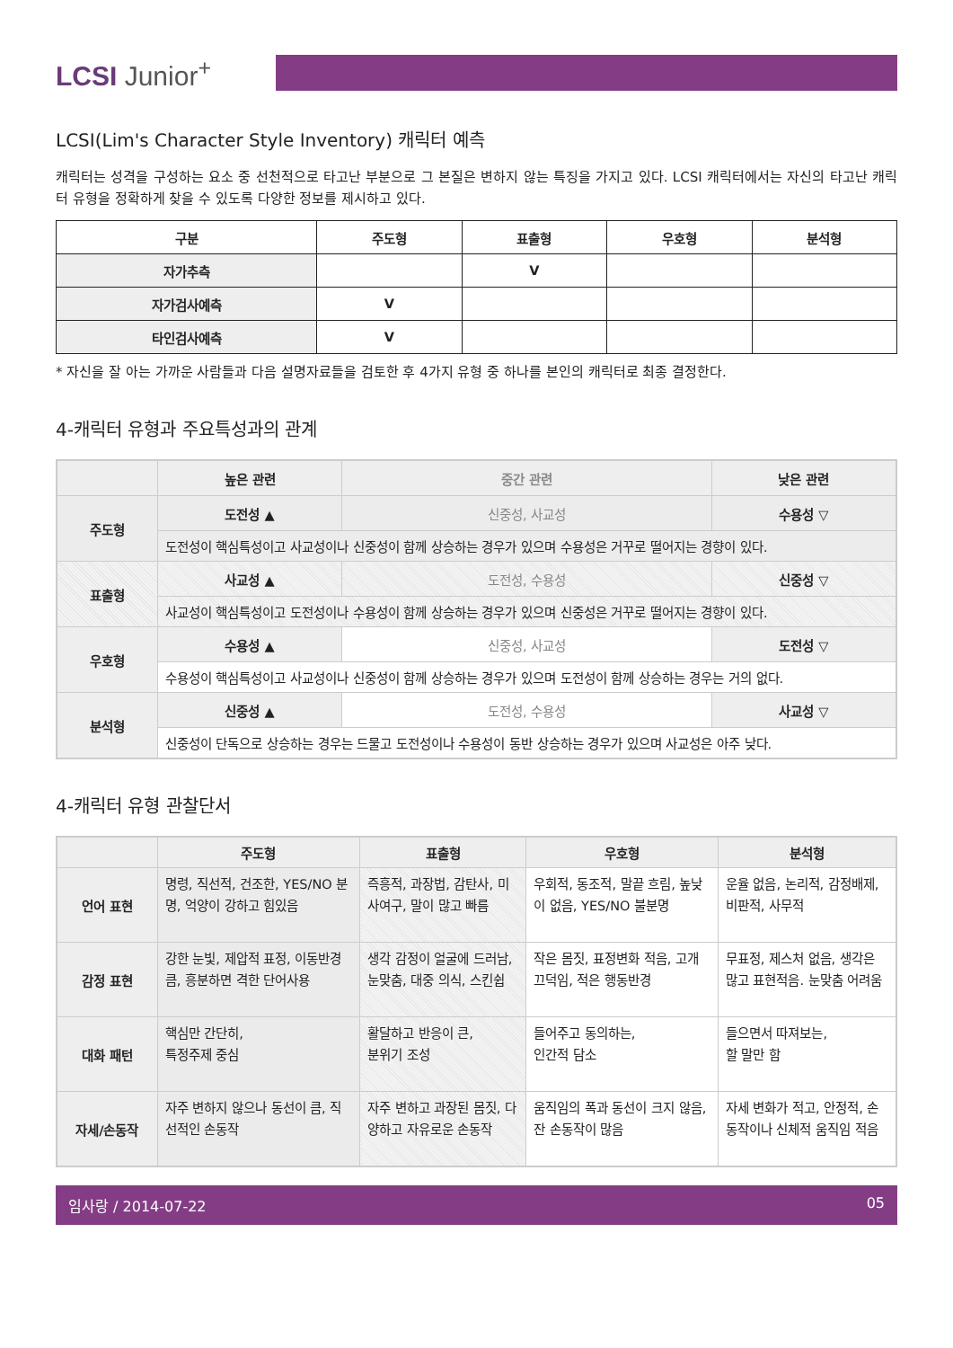LCSI Junior<sup>+</sup>
LCSI(Lim's Character Style Inventory) 캐릭터 예측
캐릭터는 성격을 구성하는 요소 중 선천적으로 타고난 부분으로 그 본질은 변하지 않는 특징을 가지고 있다. LCSI 캐릭터에서는 자신의 타고난 캐릭터 유형을 정확하게 찾을 수 있도록 다양한 정보를 제시하고 있다.
| 구분 | 주도형 | 표출형 | 우호형 | 분석형 |
| --- | --- | --- | --- | --- |
| 자가추측 | | V | | |
| 자가검사예측 | V | | | |
| 타인검사예측 | V | | | |
* 자신을 잘 아는 가까운 사람들과 다음 설명자료들을 검토한 후 4가지 유형 중 하나를 본인의 캐릭터로 최종 결정한다.
4-캐릭터 유형과 주요특성과의 관계
| | 높은 관련 | 중간 관련 | 낮은 관련 |
| --- | --- | --- | --- |
| 주도형 | 도전성 ▲ | 신중성, 사교성 | 수용성 ▽ |
| | 도전성이 핵심특성이고 사교성이나 신중성이 함께 상승하는 경우가 있으며 수용성은 거꾸로 떨어지는 경향이 있다. | | |
| 표출형 | 사교성 ▲ | 도전성, 수용성 | 신중성 ▽ |
| | 사교성이 핵심특성이고 도전성이나 수용성이 함께 상승하는 경우가 있으며 신중성은 거꾸로 떨어지는 경향이 있다. | | |
| 우호형 | 수용성 ▲ | 신중성, 사교성 | 도전성 ▽ |
| | 수용성이 핵심특성이고 사교성이나 신중성이 함께 상승하는 경우가 있으며 도전성이 함께 상승하는 경우는 거의 없다. | | |
| 분석형 | 신중성 ▲ | 도전성, 수용성 | 사교성 ▽ |
| | 신중성이 단독으로 상승하는 경우는 드물고 도전성이나 수용성이 동반 상승하는 경우가 있으며 사교성은 아주 낮다. | | |
4-캐릭터 유형 관찰단서
| | 주도형 | 표출형 | 우호형 | 분석형 |
| --- | --- | --- | --- | --- |
| 언어 표현 | 명령, 직선적, 건조한, YES/NO 분명, 억양이 강하고 힘있음 | 즉흥적, 과장법, 감탄사, 미사여구, 말이 많고 빠름 | 우회적, 동조적, 말끝 흐림, 높낮이 없음, YES/NO 불분명 | 운율 없음, 논리적, 감정배제, 비판적, 사무적 |
| 감정 표현 | 강한 눈빛, 제압적 표정, 이동반경 큼, 흥분하면 격한 단어사용 | 생각 감정이 얼굴에 드러남, 눈맞춤, 대중 의식, 스킨쉽 | 작은 몸짓, 표정변화 적음, 고개 끄덕임, 적은 행동반경 | 무표정, 제스처 없음, 생각은 많고 표현적음. 눈맞춤 어려움 |
| 대화 패턴 | 핵심만 간단히, 특정주제 중심 | 활달하고 반응이 큰, 분위기 조성 | 들어주고 동의하는, 인간적 담소 | 들으면서 따져보는, 할 말만 함 |
| 자세/손동작 | 자주 변하지 않으나 동선이 큼, 직선적인 손동작 | 자주 변하고 과장된 몸짓, 다양하고 자유로운 손동작 | 움직임의 폭과 동선이 크지 않음, 잔 손동작이 많음 | 자세 변화가 적고, 안정적, 손동작이나 신체적 움직임 적음 |
임사랑 / 2014-07-22 05